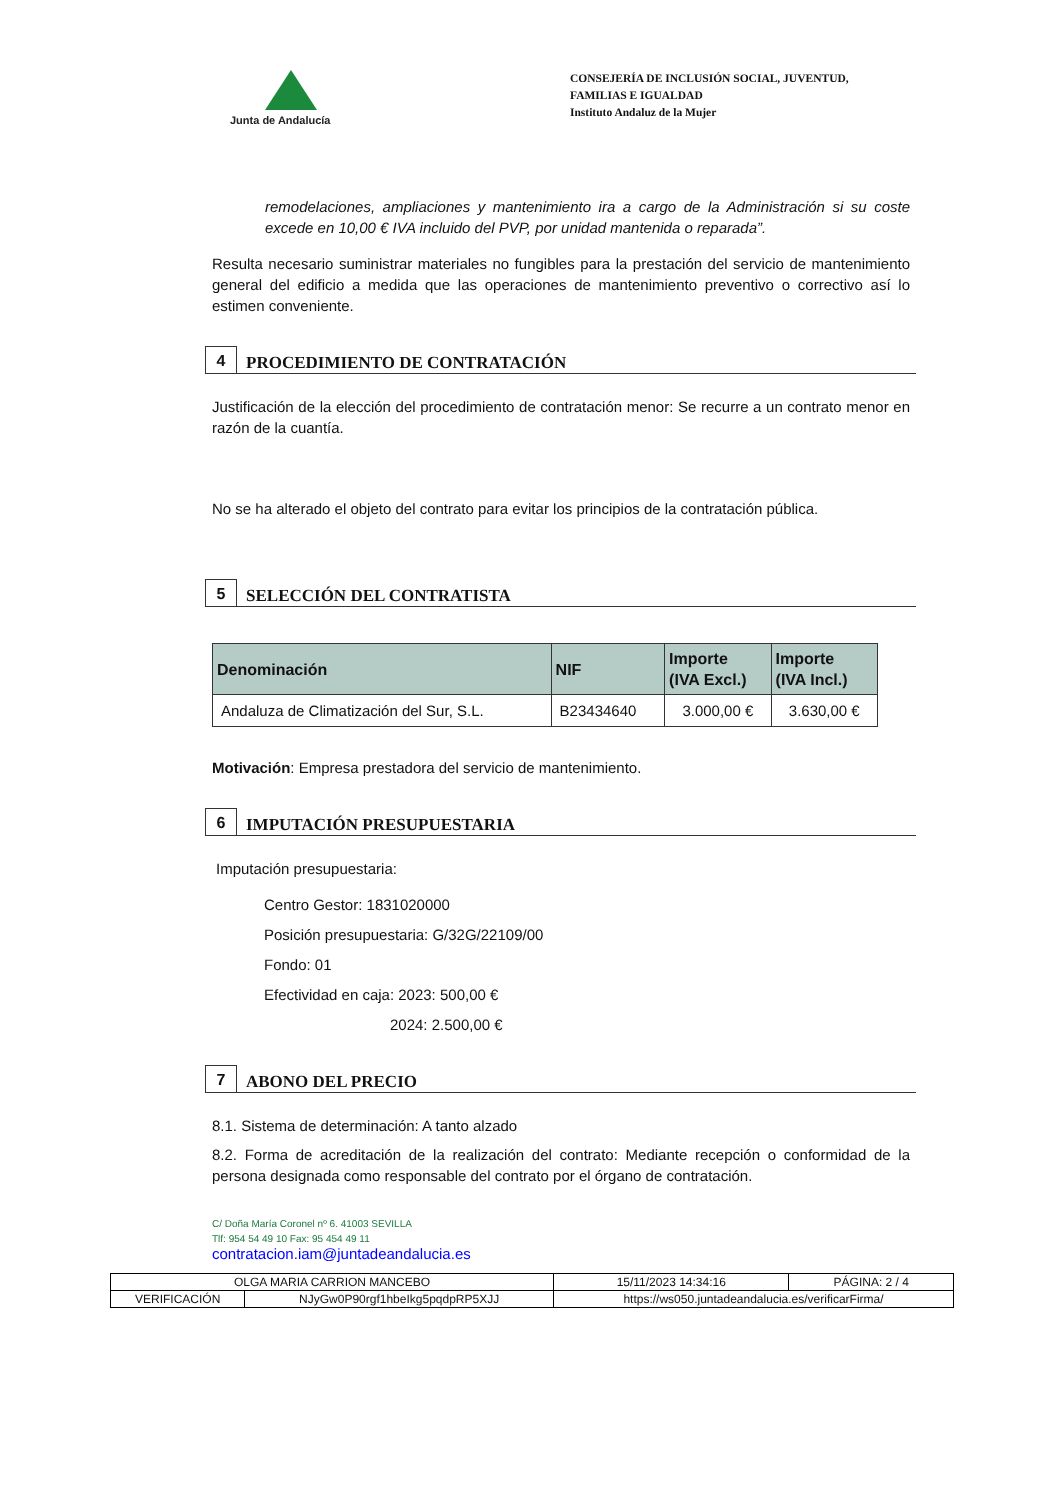Junta de Andalucía
CONSEJERÍA DE INCLUSIÓN SOCIAL, JUVENTUD, FAMILIAS E IGUALDAD
Instituto Andaluz de la Mujer
remodelaciones, ampliaciones y mantenimiento ira a cargo de la Administración si su coste excede en 10,00 € IVA incluido del PVP, por unidad mantenida o reparada”.
Resulta necesario suministrar materiales no fungibles para la prestación del servicio de mantenimiento general del edificio a medida que las operaciones de mantenimiento preventivo o correctivo así lo estimen conveniente.
4
PROCEDIMIENTO DE CONTRATACIÓN
Justificación de la elección del procedimiento de contratación menor: Se recurre a un contrato menor en razón de la cuantía.
No se ha alterado el objeto del contrato para evitar los principios de la contratación pública.
5
SELECCIÓN DEL CONTRATISTA
| Denominación | NIF | Importe (IVA Excl.) | Importe (IVA Incl.) |
| --- | --- | --- | --- |
| Andaluza de Climatización del Sur, S.L. | B23434640 | 3.000,00 € | 3.630,00 € |
Motivación: Empresa prestadora del servicio de mantenimiento.
6
IMPUTACIÓN PRESUPUESTARIA
Imputación presupuestaria:
Centro Gestor: 1831020000
Posición presupuestaria: G/32G/22109/00
Fondo: 01
Efectividad en caja: 2023: 500,00 €
2024: 2.500,00 €
7
ABONO DEL PRECIO
8.1. Sistema de determinación: A tanto alzado
8.2. Forma de acreditación de la realización del contrato: Mediante recepción o conformidad de la persona designada como responsable del contrato por el órgano de contratación.
C/ Doña María Coronel nº 6. 41003 SEVILLA
Tlf: 954 54 49 10 Fax: 95 454 49 11
contratacion.iam@juntadeandalucia.es
| OLGA MARIA CARRION MANCEBO | | 15/11/2023 14:34:16 | PÁGINA: 2 / 4 |
| VERIFICACIÓN | NJyGw0P90rgf1hbeIkg5pqdpRP5XJJ | https://ws050.juntadeandalucia.es/verificarFirma/ | |